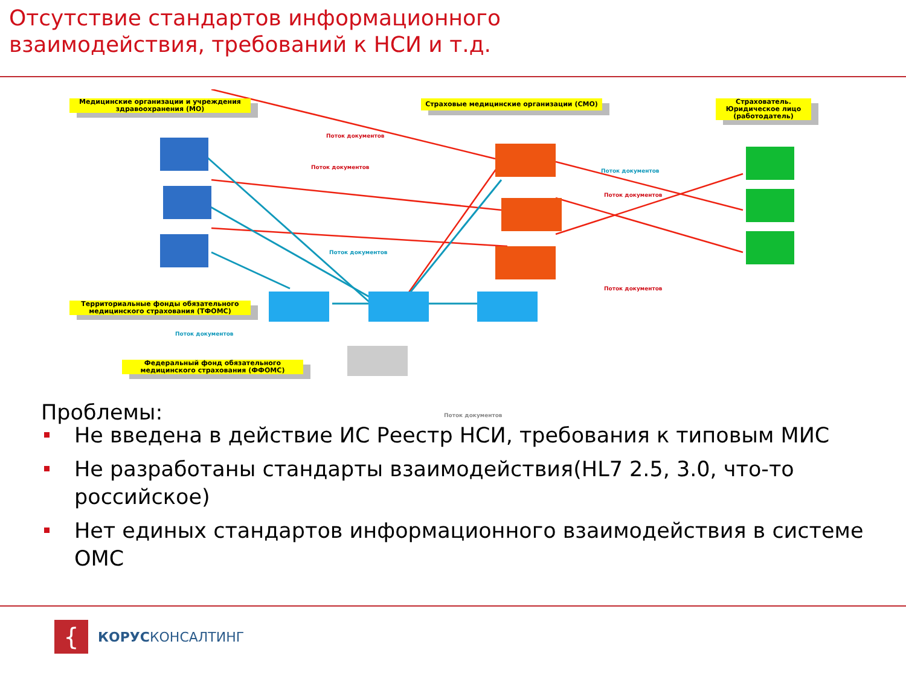Отсутствие стандартов информационного
взаимодействия, требований к НСИ и т.д.
Медицинские организации и учреждения здравоохранения (МО)
Страховые медицинские организации (СМО)
Страхователь. Юридическое лицо (работодатель)
Территориальные фонды обязательного медицинского страхования (ТФОМС)
Федеральный фонд обязательного медицинского страхования (ФФОМС)
Поток документов
Поток документов
Поток документов
Поток документов
Поток документов
Поток документов
Поток документов
Поток документов
Проблемы:
Не введена в действие ИС Реестр НСИ, требования к типовым МИС
Не разработаны стандарты взаимодействия(HL7 2.5, 3.0, что-то российское)
Нет единых стандартов информационного взаимодействия в системе ОМС
{
КОРУСКОНСАЛТИНГ